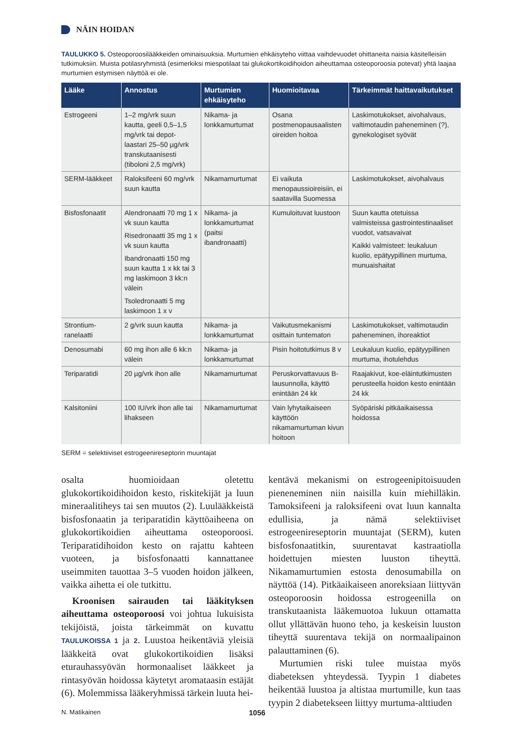NÄIN HOIDAN
TAULUKKO 5. Osteoporoosilääkkeiden ominaisuuksia. Murtumien ehkäisyteho viittaa vaihdevuodet ohittaneita naisia käsitelleisiin tutkimuksiin. Muista potilasryhmistä (esimerkiksi miespotilaat tai glukokortikoidihoidon aiheuttamaa osteoporoosia potevat) yhtä laajaa murtumien estymisen näyttöä ei ole.
| Lääke | Annostus | Murtumien ehkäisyteho | Huomioitavaa | Tärkeimmät haitta­vaikutukset |
| --- | --- | --- | --- | --- |
| Estrogeeni | 1–2 mg/vrk suun kautta, geeli 0,5–1,5 mg/vrk tai depot-laastari 25–50 µg/vrk transkutaanisesti (tiboloni 2,5 mg/vrk) | Nikama- ja lonkkamurtumat | Osana postmenopausaalisten oireiden hoitoa | Laskimotukokset, aivohalvaus, valtimotaudin paheneminen (?), gynekologiset syövät |
| SERM-lääkkeet | Raloksifeeni 60 mg/vrk suun kautta | Nikamamurtumat | Ei vaikuta menopaussioireisiin, ei saatavilla Suomessa | Laskimotukokset, aivohalvaus |
| Bisfosfonaatit | Alendronaatti 70 mg 1 x vk suun kautta Risedronaatti 35 mg 1 x vk suun kautta Ibandronaatti 150 mg suun kautta 1 x kk tai 3 mg laskimoon 3 kk:n välein Tsoledronaatti 5 mg laskimoon 1 x v | Nikama- ja lonkkamurtumat (paitsi ibandronaatti) | Kumuloituvat luustoon | Suun kautta otetuissa valmisteissa gastrointestinaaliset vuodot, vatsavaivat Kaikki valmisteet: leukaluun kuolio, epätyypillinen murtuma, munuaishaitat |
| Strontium­ranelaatti | 2 g/vrk suun kautta | Nikama- ja lonkkamurtumat | Vaikutusmekanismi osittain tuntematon | Laskimotukokset, valtimotaudin paheneminen, ihoreaktiot |
| Denosumabi | 60 mg ihon alle 6 kk:n välein | Nikama- ja lonkkamurtumat | Pisin hoitotutkimus 8 v | Leukaluun kuolio, epätyypillinen murtuma, ihotulehdus |
| Teriparatidi | 20 µg/vrk ihon alle | Nikamamurtumat | Peruskorvattavuus B-lausunnolla, käyttö enintään 24 kk | Raajakivut, koe-eläintutkimusten perusteella hoidon kesto enintään 24 kk |
| Kalsitoniini | 100 IU/vrk ihon alle tai lihakseen | Nikamamurtumat | Vain lyhytaikaiseen käyttöön nikamamurtuman kivun hoitoon | Syöpäriski pitkäaikaisessa hoidossa |
SERM = selektiiviset estrogeenireseptorin muuntajat
osalta huomioidaan oletettu glukokortikoidihoidon kesto, riskitekijät ja luun mineraalitiheys tai sen muutos (2). Luulääkkeistä bisfosfonaatin ja teriparatidin käyttöaiheena on glukokortikoidien aiheuttama osteoporoosi. Teriparatidihoidon kesto on rajattu kahteen vuoteen, ja bisfosfonaatti kannattanee useimmiten tauottaa 3–5 vuoden hoidon jälkeen, vaikka aihetta ei ole tutkittu.
Kroonisen sairauden tai lääkityksen aiheuttama osteoporoosi voi johtua lukuisista tekijöistä, joista tärkeimmät on kuvattu TAULUKOISSA 1 ja 2. Luustoa heikentäviä yleisiä lääkkeitä ovat glukokortikoidien lisäksi eturauhassyövän hormonaaliset lääkkeet ja rintasyövän hoidossa käytetyt aromataasin estäjät (6). Molemmissa lääkeryhmissä tärkein luuta hei-
kentävä mekanismi on estrogeenipitoisuuden pieneneminen niin naisilla kuin miehilläkin. Tamoksifeeni ja raloksifeeni ovat luun kannalta edullisia, ja nämä selektiiviset estrogeenireseptorin muuntajat (SERM), kuten bisfosfonaatitkin, suurentavat kastraatiolla hoidettujen miesten luuston tiheyttä. Nikamamurtumien estosta denosumabilla on näyttöä (14). Pitkäaikaiseen anoreksiaan liittyvän osteoporoosin hoidossa estrogeenilla on transkutaanista lääkemuotoa lukuun ottamatta ollut yllättävän huono teho, ja keskeisin luuston tiheyttä suurentava tekijä on normaalipainon palauttaminen (6).
Murtumien riski tulee muistaa myös diabeteksen yhteydessä. Tyypin 1 diabetes heikentää luustoa ja altistaa murtumille, kun taas tyypin 2 diabetekseen liittyy murtuma-alttiuden
N. Matikainen 1056